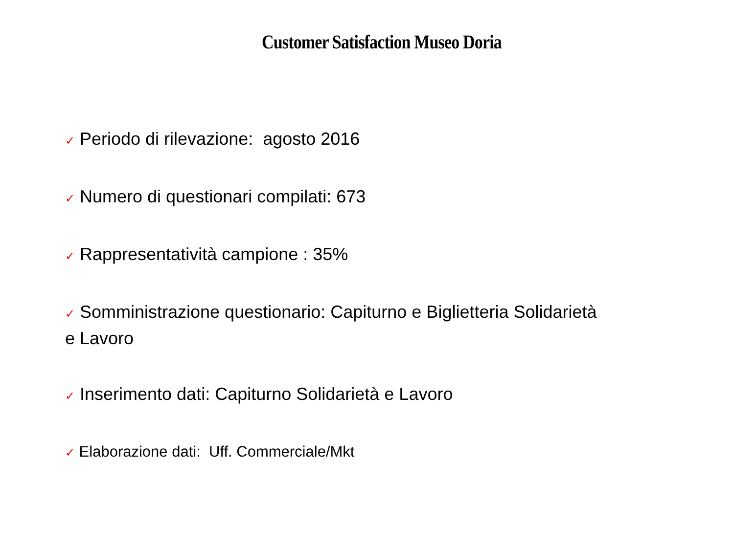Customer Satisfaction Museo Doria
✓ Periodo di rilevazione: agosto 2016
✓ Numero di questionari compilati: 673
✓ Rappresentatività campione : 35%
✓ Somministrazione questionario: Capiturno e Biglietteria Solidarietà e Lavoro
✓ Inserimento dati: Capiturno Solidarietà e Lavoro
✓ Elaborazione dati: Uff. Commerciale/Mkt